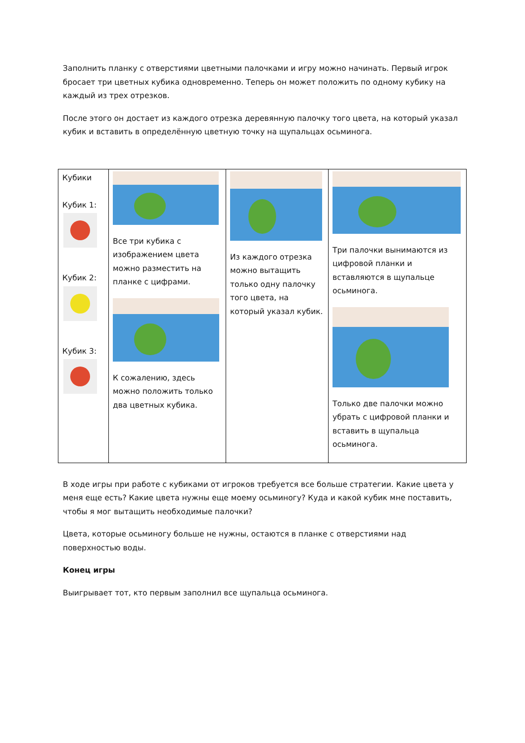Заполнить планку с отверстиями цветными палочками и игру можно начинать. Первый игрок бросает три цветных кубика одновременно. Теперь он может положить по одному кубику на каждый из трех отрезков.
После этого он достает из каждого отрезка деревянную палочку того цвета, на который указал кубик и вставить в определённую цветную точку на щупальцах осьминога.
| Кубики Кубик 1: Кубик 2: Кубик 3: | Все три кубика с изображением цвета можно разместить на планке с цифрами. К сожалению, здесь можно положить только два цветных кубика. | Из каждого отрезка можно вытащить только одну палочку того цвета, на который указал кубик. | Три палочки вынимаются из цифровой планки и вставляются в щупальце осьминога. Только две палочки можно убрать с цифровой планки и вставить в щупальца осьминога. |
В ходе игры при работе с кубиками от игроков требуется все больше стратегии. Какие цвета у меня еще есть? Какие цвета нужны еще моему осьминогу? Куда и какой кубик мне поставить, чтобы я мог вытащить необходимые палочки?
Цвета, которые осьминогу больше не нужны, остаются в планке с отверстиями над поверхностью воды.
Конец игры
Выигрывает тот, кто первым заполнил все щупальца осьминога.